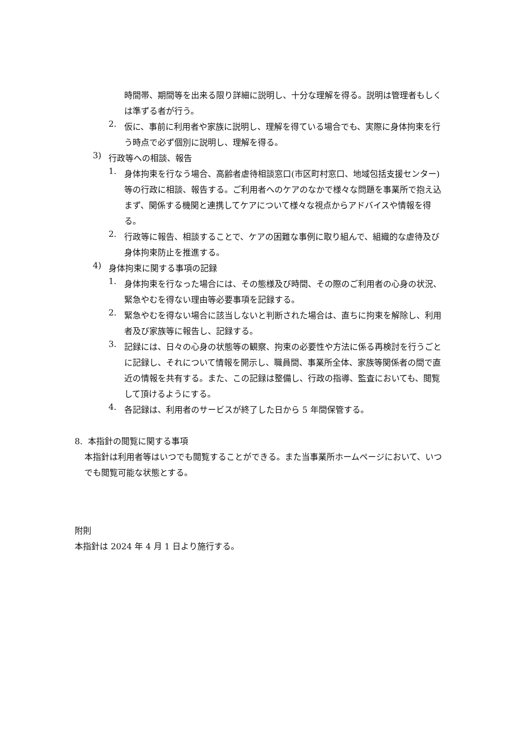時間帯、期間等を出来る限り詳細に説明し、十分な理解を得る。説明は管理者もしくは準ずる者が行う。
2.
仮に、事前に利用者や家族に説明し、理解を得ている場合でも、実際に身体拘束を行う時点で必ず個別に説明し、理解を得る。
3)
行政等への相談、報告
1.
身体拘束を行なう場合、高齢者虐待相談窓口(市区町村窓口、地域包括支援センター)等の行政に相談、報告する。ご利用者へのケアのなかで様々な問題を事業所で抱え込まず、関係する機関と連携してケアについて様々な視点からアドバイスや情報を得る。
2.
行政等に報告、相談することで、ケアの困難な事例に取り組んで、組織的な虐待及び身体拘束防止を推進する。
4)
身体拘束に関する事項の記録
1.
身体拘束を行なった場合には、その態様及び時間、その際のご利用者の心身の状況、緊急やむを得ない理由等必要事項を記録する。
2.
緊急やむを得ない場合に該当しないと判断された場合は、直ちに拘束を解除し、利用者及び家族等に報告し、記録する。
3.
記録には、日々の心身の状態等の観察、拘束の必要性や方法に係る再検討を行うごとに記録し、それについて情報を開示し、職員間、事業所全体、家族等関係者の間で直近の情報を共有する。また、この記録は整備し、行政の指導、監査においても、閲覧して頂けるようにする。
4.
各記録は、利用者のサービスが終了した日から 5 年間保管する。
8. 本指針の閲覧に関する事項
本指針は利用者等はいつでも閲覧することができる。また当事業所ホームページにおいて、いつでも閲覧可能な状態とする。
附則
本指針は 2024 年 4 月 1 日より施行する。